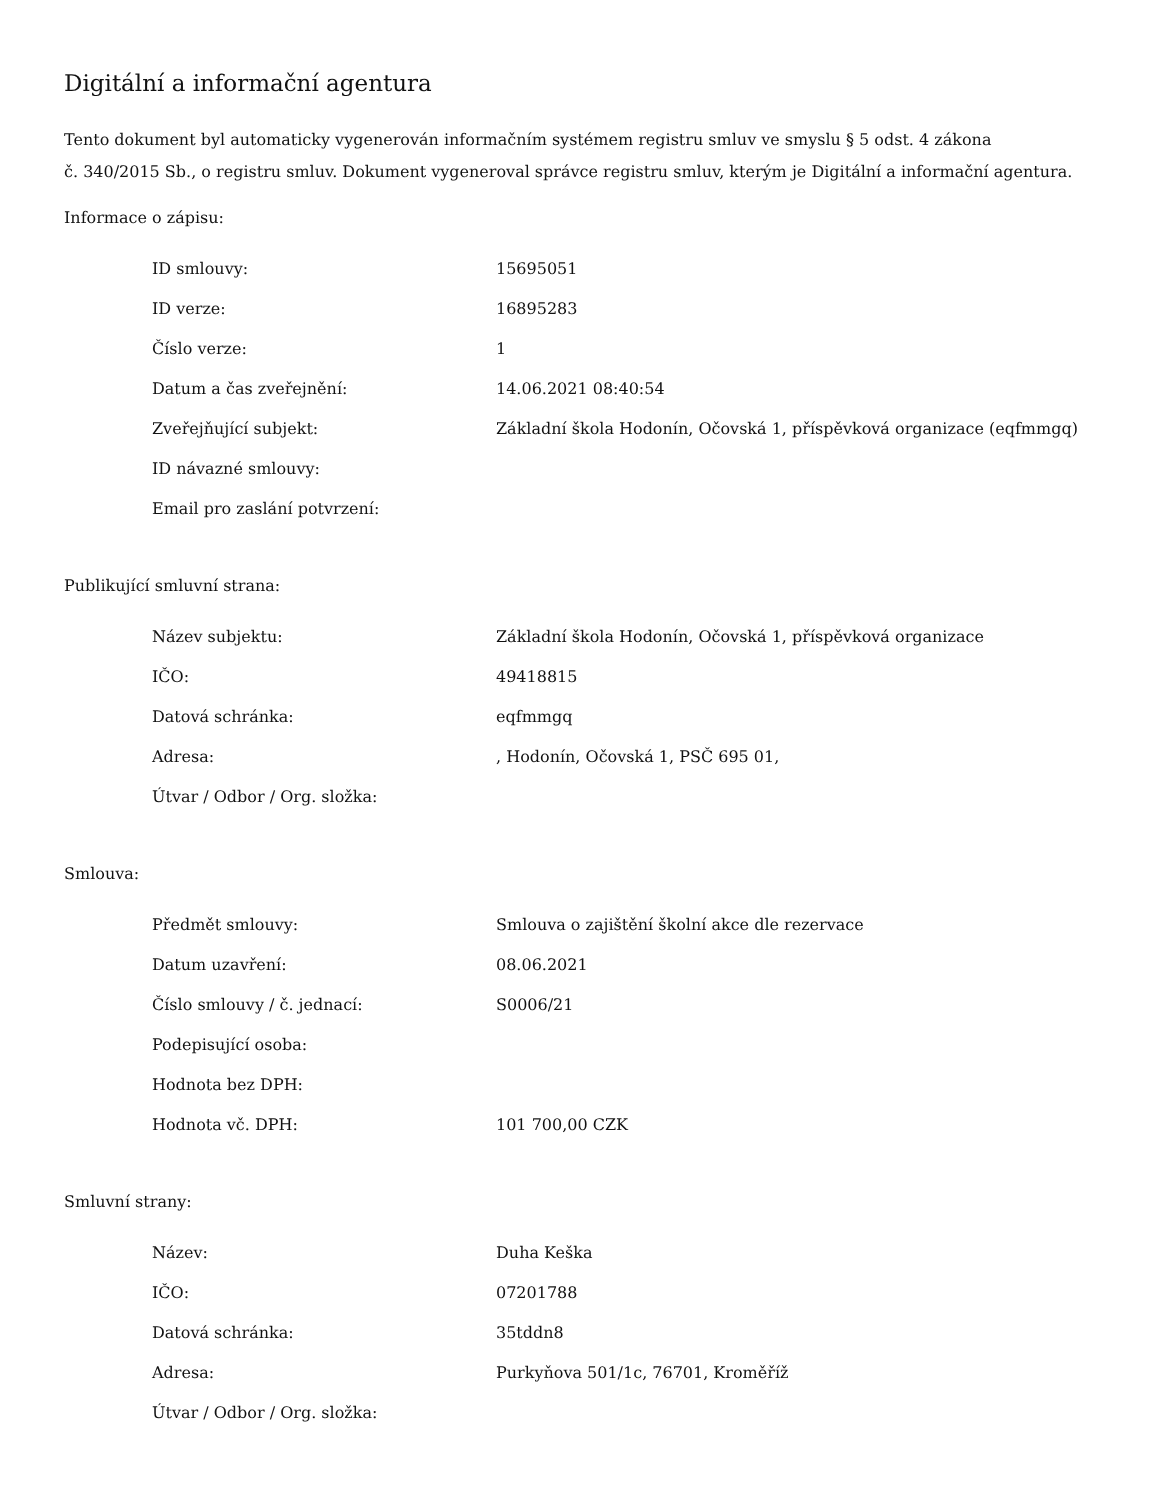Digitální a informační agentura
Tento dokument byl automaticky vygenerován informačním systémem registru smluv ve smyslu § 5 odst. 4 zákona
č. 340/2015 Sb., o registru smluv. Dokument vygeneroval správce registru smluv, kterým je Digitální a informační agentura.
Informace o zápisu:
| ID smlouvy: | 15695051 |
| ID verze: | 16895283 |
| Číslo verze: | 1 |
| Datum a čas zveřejnění: | 14.06.2021 08:40:54 |
| Zveřejňující subjekt: | Základní škola Hodonín, Očovská 1, příspěvková organizace (eqfmmgq) |
| ID návazné smlouvy: | |
| Email pro zaslání potvrzení: | |
Publikující smluvní strana:
| Název subjektu: | Základní škola Hodonín, Očovská 1, příspěvková organizace |
| IČO: | 49418815 |
| Datová schránka: | eqfmmgq |
| Adresa: | , Hodonín, Očovská 1, PSČ 695 01, |
| Útvar / Odbor / Org. složka: | |
Smlouva:
| Předmět smlouvy: | Smlouva o zajištění školní akce dle rezervace |
| Datum uzavření: | 08.06.2021 |
| Číslo smlouvy / č. jednací: | S0006/21 |
| Podepisující osoba: | |
| Hodnota bez DPH: | |
| Hodnota vč. DPH: | 101 700,00 CZK |
Smluvní strany:
| Název: | Duha Keška |
| IČO: | 07201788 |
| Datová schránka: | 35tddn8 |
| Adresa: | Purkyňova 501/1c, 76701, Kroměříž |
| Útvar / Odbor / Org. složka: | |